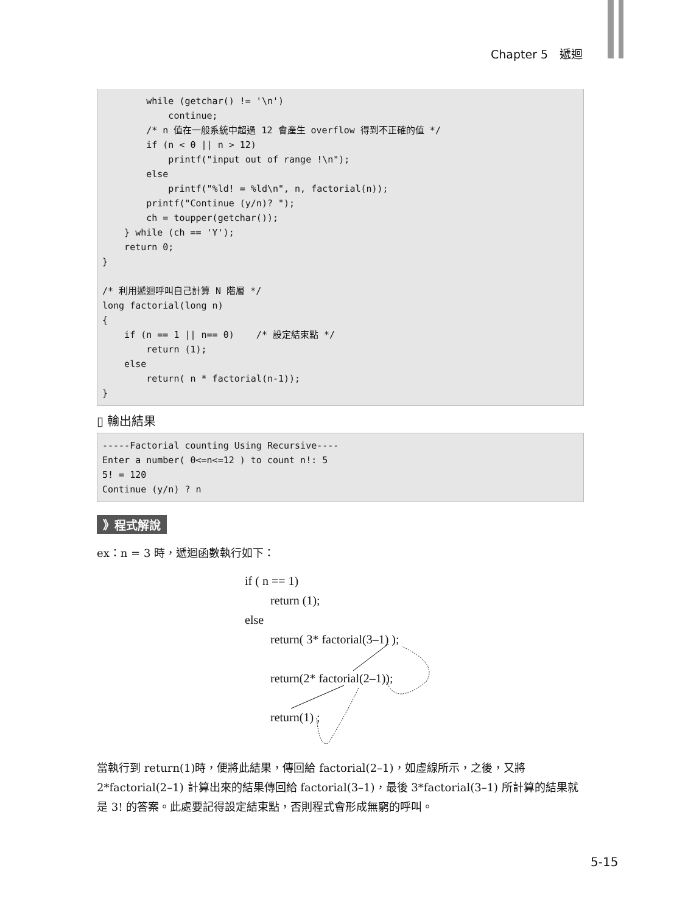Chapter 5　遞迴
        while (getchar() != '\n')
            continue;
        /* n 值在一般系統中超過 12 會產生 overflow 得到不正確的值 */
        if (n < 0 || n > 12)
            printf("input out of range !\n");
        else
            printf("%ld! = %ld\n", n, factorial(n));
        printf("Continue (y/n)? ");
        ch = toupper(getchar());
    } while (ch == 'Y');
    return 0;
}

/* 利用遞迴呼叫自己計算 N 階層 */
long factorial(long n)
{
    if (n == 1 || n== 0)    /* 設定結束點 */
        return (1);
    else
        return( n * factorial(n-1));
}
▯ 輸出結果
-----Factorial counting Using Recursive----
Enter a number( 0<=n<=12 ) to count n!: 5
5! = 120
Continue (y/n) ? n
》程式解說
ex：n = 3 時，遞迴函數執行如下：
if ( n == 1)
return (1);
else
return( 3* factorial(3–1) );
return(2* factorial(2–1));
return(1) ;
當執行到 return(1)時，便將此結果，傳回給 factorial(2–1)，如虛線所示，之後，又將 2*factorial(2–1) 計算出來的結果傳回給 factorial(3–1)，最後 3*factorial(3–1) 所計算的結果就是 3! 的答案。此處要記得設定結束點，否則程式會形成無窮的呼叫。
5-15